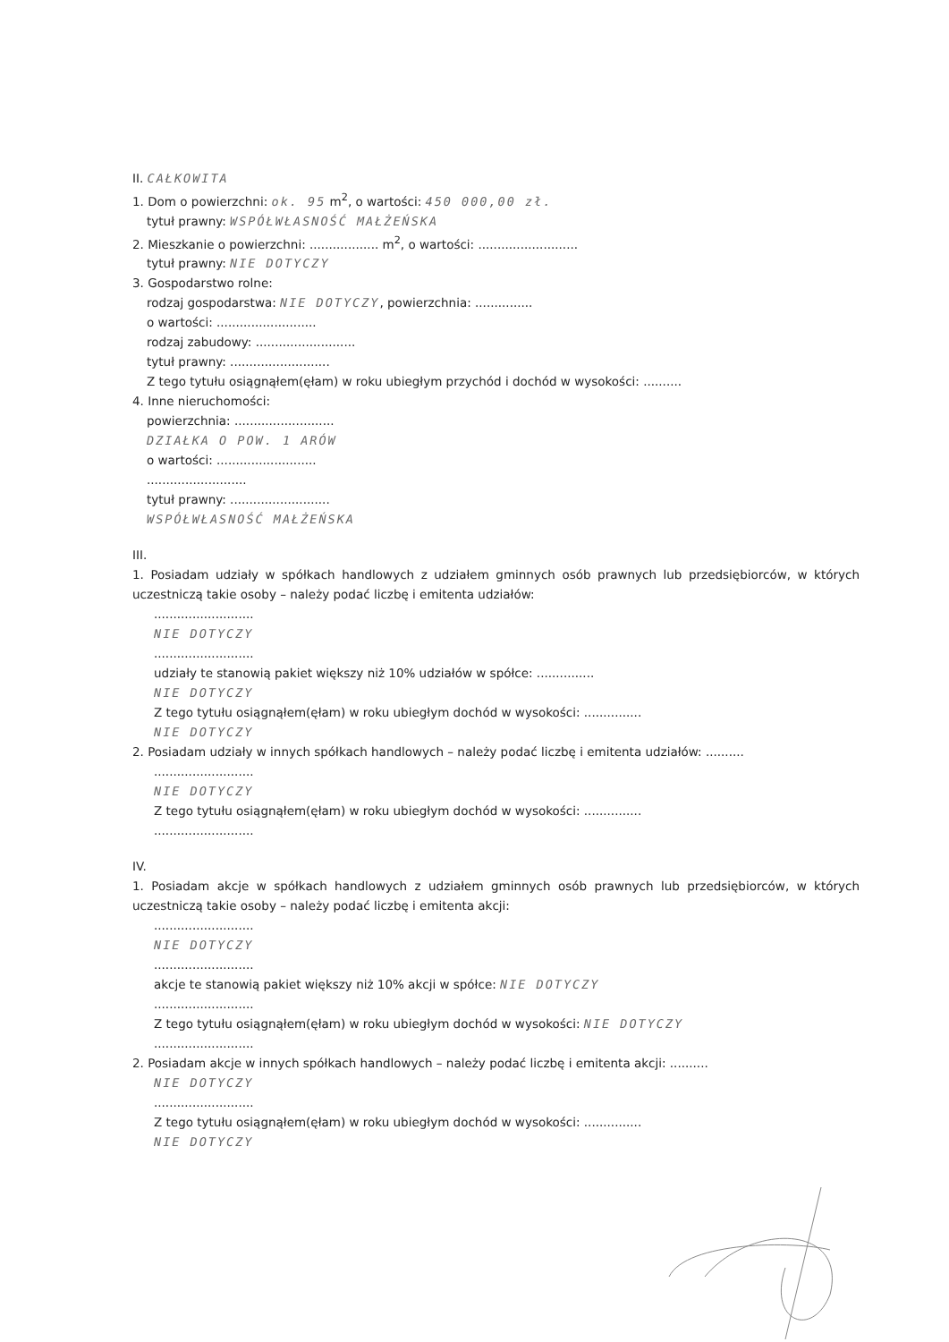II. CAŁKOWITA
1. Dom o powierzchni: ok. 95 m<sup>2</sup>, o wartości: 450 000,00 zł.
tytuł prawny: WSPÓŁWŁASNOŚĆ MAŁŻEŃSKA
2. Mieszkanie o powierzchni: .................. m<sup>2</sup>, o wartości: ..........................
tytuł prawny: NIE DOTYCZY
3. Gospodarstwo rolne:
rodzaj gospodarstwa: NIE DOTYCZY, powierzchnia: ...............
o wartości: ..........................
rodzaj zabudowy: ..........................
tytuł prawny: ..........................
Z tego tytułu osiągnąłem(ęłam) w roku ubiegłym przychód i dochód w wysokości: ..........
4. Inne nieruchomości:
powierzchnia: ..........................
DZIAŁKA O POW. 1 ARÓW
o wartości: ..........................
..........................
tytuł prawny: ..........................
WSPÓŁWŁASNOŚĆ MAŁŻEŃSKA
III.
1. Posiadam udziały w spółkach handlowych z udziałem gminnych osób prawnych lub przedsiębiorców, w których uczestniczą takie osoby – należy podać liczbę i emitenta udziałów:
..........................
NIE DOTYCZY
..........................
udziały te stanowią pakiet większy niż 10% udziałów w spółce: ...............
NIE DOTYCZY
Z tego tytułu osiągnąłem(ęłam) w roku ubiegłym dochód w wysokości: ...............
NIE DOTYCZY
2. Posiadam udziały w innych spółkach handlowych – należy podać liczbę i emitenta udziałów: ..........
..........................
NIE DOTYCZY
Z tego tytułu osiągnąłem(ęłam) w roku ubiegłym dochód w wysokości: ...............
..........................
IV.
1. Posiadam akcje w spółkach handlowych z udziałem gminnych osób prawnych lub przedsiębiorców, w których uczestniczą takie osoby – należy podać liczbę i emitenta akcji:
..........................
NIE DOTYCZY
..........................
akcje te stanowią pakiet większy niż 10% akcji w spółce: NIE DOTYCZY
..........................
Z tego tytułu osiągnąłem(ęłam) w roku ubiegłym dochód w wysokości: NIE DOTYCZY
..........................
2. Posiadam akcje w innych spółkach handlowych – należy podać liczbę i emitenta akcji: ..........
NIE DOTYCZY
..........................
Z tego tytułu osiągnąłem(ęłam) w roku ubiegłym dochód w wysokości: ...............
NIE DOTYCZY